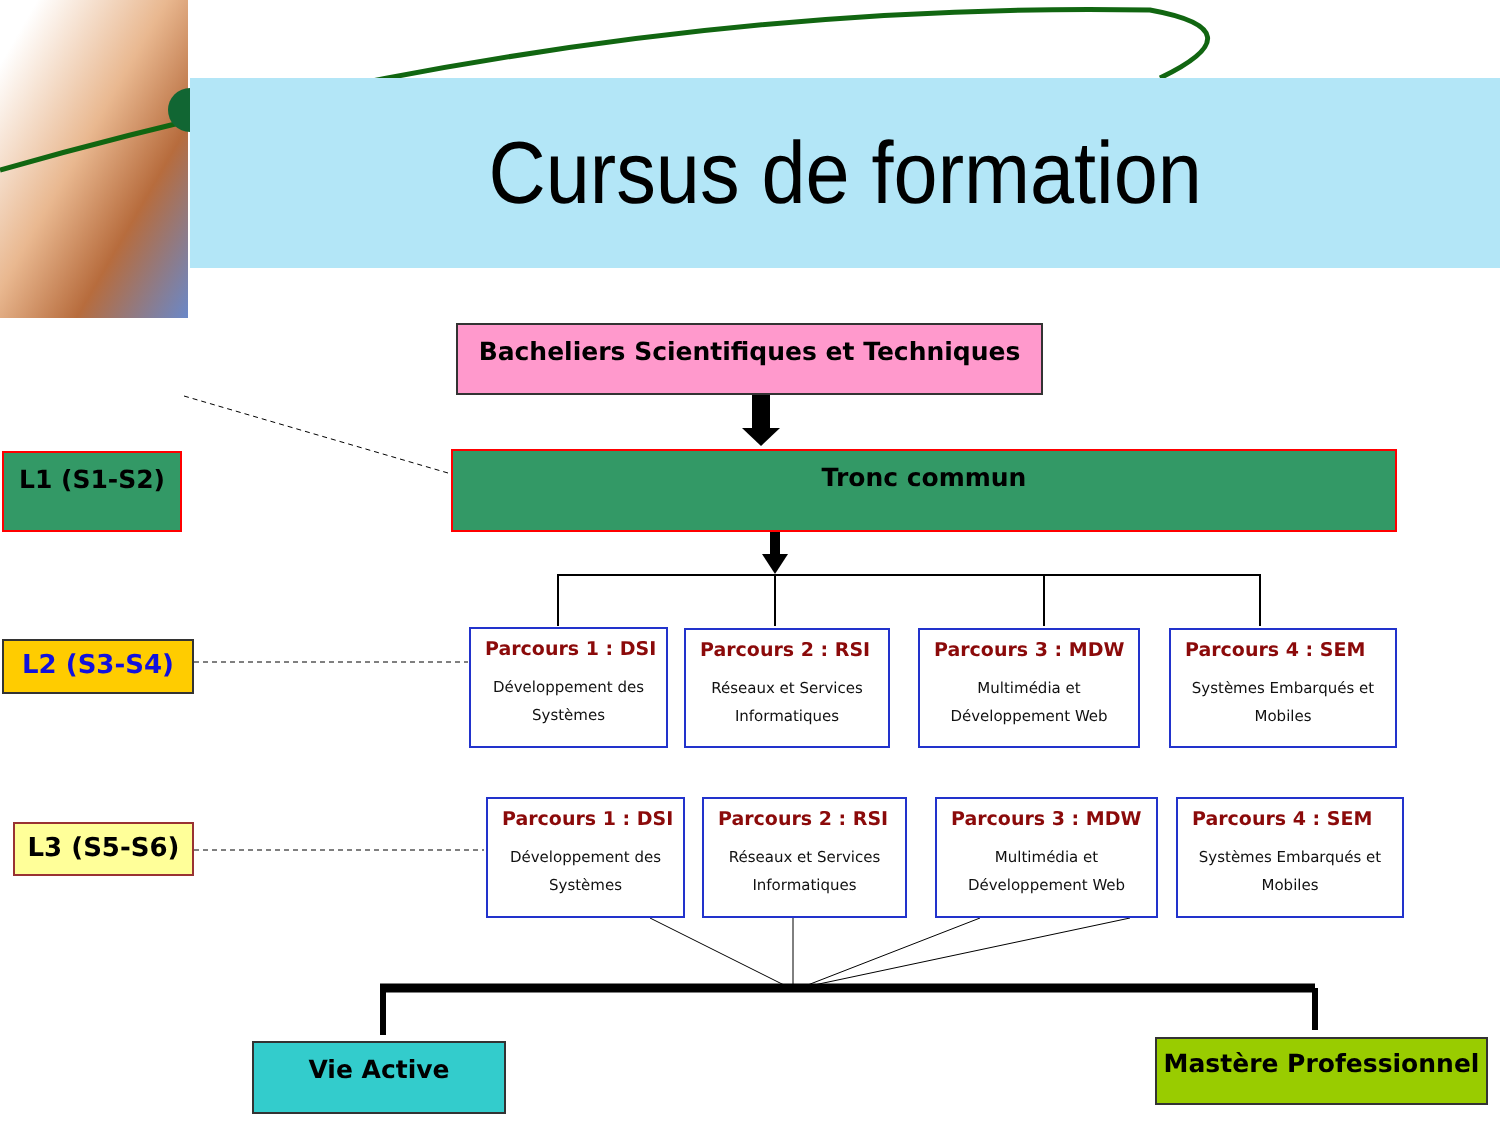Cursus de formation
Bacheliers Scientifiques et Techniques
L1 (S1-S2) Tronc commun
L2 (S3-S4)
L3 (S5-S6)
Parcours 1 : DSI
Développement des Systèmes
Parcours 2 : RSI
Réseaux et Services Informatiques
Parcours 3 : MDW
Multimédia et Développement Web
Parcours 4 : SEM
Systèmes Embarqués et Mobiles
Parcours 1 : DSI
Développement des Systèmes
Parcours 2 : RSI
Réseaux et Services Informatiques
Parcours 3 : MDW
Multimédia et Développement Web
Parcours 4 : SEM
Systèmes Embarqués et Mobiles
Vie Active Mastère Professionnel